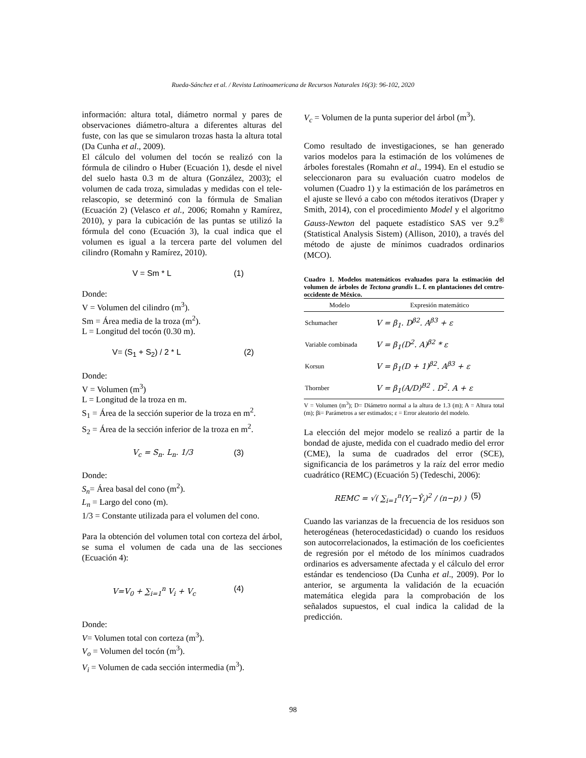Rueda-Sánchez et al. / Revista Latinoamericana de Recursos Naturales 16(3): 96-102, 2020
información: altura total, diámetro normal y pares de observaciones diámetro-altura a diferentes alturas del fuste, con las que se simularon trozas hasta la altura total (Da Cunha et al., 2009).
El cálculo del volumen del tocón se realizó con la fórmula de cilindro o Huber (Ecuación 1), desde el nivel del suelo hasta 0.3 m de altura (González, 2003); el volumen de cada troza, simuladas y medidas con el tele-relascopio, se determinó con la fórmula de Smalian (Ecuación 2) (Velasco et al., 2006; Romahn y Ramírez, 2010), y para la cubicación de las puntas se utilizó la fórmula del cono (Ecuación 3), la cual indica que el volumen es igual a la tercera parte del volumen del cilindro (Romahn y Ramírez, 2010).
V = Sm * L (1)
Donde:
V = Volumen del cilindro (m<sup>3</sup>).
Sm = Área media de la troza (m<sup>2</sup>).
L = Longitud del tocón (0.30 m).
V= (S<sub>1</sub> + S<sub>2</sub>) / 2 * L (2)
Donde:
V = Volumen (m<sup>3</sup>)
L = Longitud de la troza en m.
S<sub>1</sub> = Área de la sección superior de la troza en m<sup>2</sup>.
S<sub>2</sub> = Área de la sección inferior de la troza en m<sup>2</sup>.
V<sub>c</sub> = S<sub>n</sub>. L<sub>n</sub>. 1/3 (3)
Donde:
S<sub>n</sub>= Área basal del cono (m<sup>2</sup>).
L<sub>n</sub> = Largo del cono (m).
1/3 = Constante utilizada para el volumen del cono.
Para la obtención del volumen total con corteza del árbol, se suma el volumen de cada una de las secciones (Ecuación 4):
V=V<sub>0</sub> + ∑<sub>i=1</sub><sup>n</sup> V<sub>i</sub> + V<sub>c</sub> (4)
Donde:
V= Volumen total con corteza (m<sup>3</sup>).
V<sub>o</sub> = Volumen del tocón (m<sup>3</sup>).
V<sub>i</sub> = Volumen de cada sección intermedia (m<sup>3</sup>).
V<sub>c</sub> = Volumen de la punta superior del árbol (m<sup>3</sup>).
Como resultado de investigaciones, se han generado varios modelos para la estimación de los volúmenes de árboles forestales (Romahn et al., 1994). En el estudio se seleccionaron para su evaluación cuatro modelos de volumen (Cuadro 1) y la estimación de los parámetros en el ajuste se llevó a cabo con métodos iterativos (Draper y Smith, 2014), con el procedimiento Model y el algoritmo Gauss-Newton del paquete estadístico SAS ver 9.2<sup>®</sup> (Statistical Analysis Sistem) (Allison, 2010), a través del método de ajuste de mínimos cuadrados ordinarios (MCO).
Cuadro 1. Modelos matemáticos evaluados para la estimación del volumen de árboles de Tectona grandis L. f. en plantaciones del centro-occidente de México.
| Modelo | Expresión matemático |
| --- | --- |
| Schumacher | V = β<sub>1</sub>. D<sup>β2</sup>. A<sup>β3</sup> + ε |
| Variable combinada | V = β<sub>1</sub>(D<sup>2</sup>. A)<sup>β2</sup> * ε |
| Korsun | V = β<sub>1</sub>(D + 1)<sup>β2</sup>. A<sup>β3</sup> + ε |
| Thornber | V = β<sub>1</sub>(A/D)<sup>B2</sup> . D<sup>2</sup>. A + ε |
V = Volumen (m<sup>3</sup>); D= Diámetro normal a la altura de 1.3 (m); A = Altura total (m); βi= Parámetros a ser estimados; ε = Error aleatorio del modelo.
La elección del mejor modelo se realizó a partir de la bondad de ajuste, medida con el cuadrado medio del error (CME), la suma de cuadrados del error (SCE), significancia de los parámetros y la raíz del error medio cuadrático (REMC) (Ecuación 5) (Tedeschi, 2006):
REMC = √( ∑<sub>i=1</sub><sup>n</sup>(Y<sub>i</sub>−Ŷ<sub>i</sub>)<sup>2</sup> / (n−p) ) (5)
Cuando las varianzas de la frecuencia de los residuos son heterogéneas (heterocedasticidad) o cuando los residuos son autocorrelacionados, la estimación de los coeficientes de regresión por el método de los mínimos cuadrados ordinarios es adversamente afectada y el cálculo del error estándar es tendencioso (Da Cunha et al., 2009). Por lo anterior, se argumenta la validación de la ecuación matemática elegida para la comprobación de los señalados supuestos, el cual indica la calidad de la predicción.
98